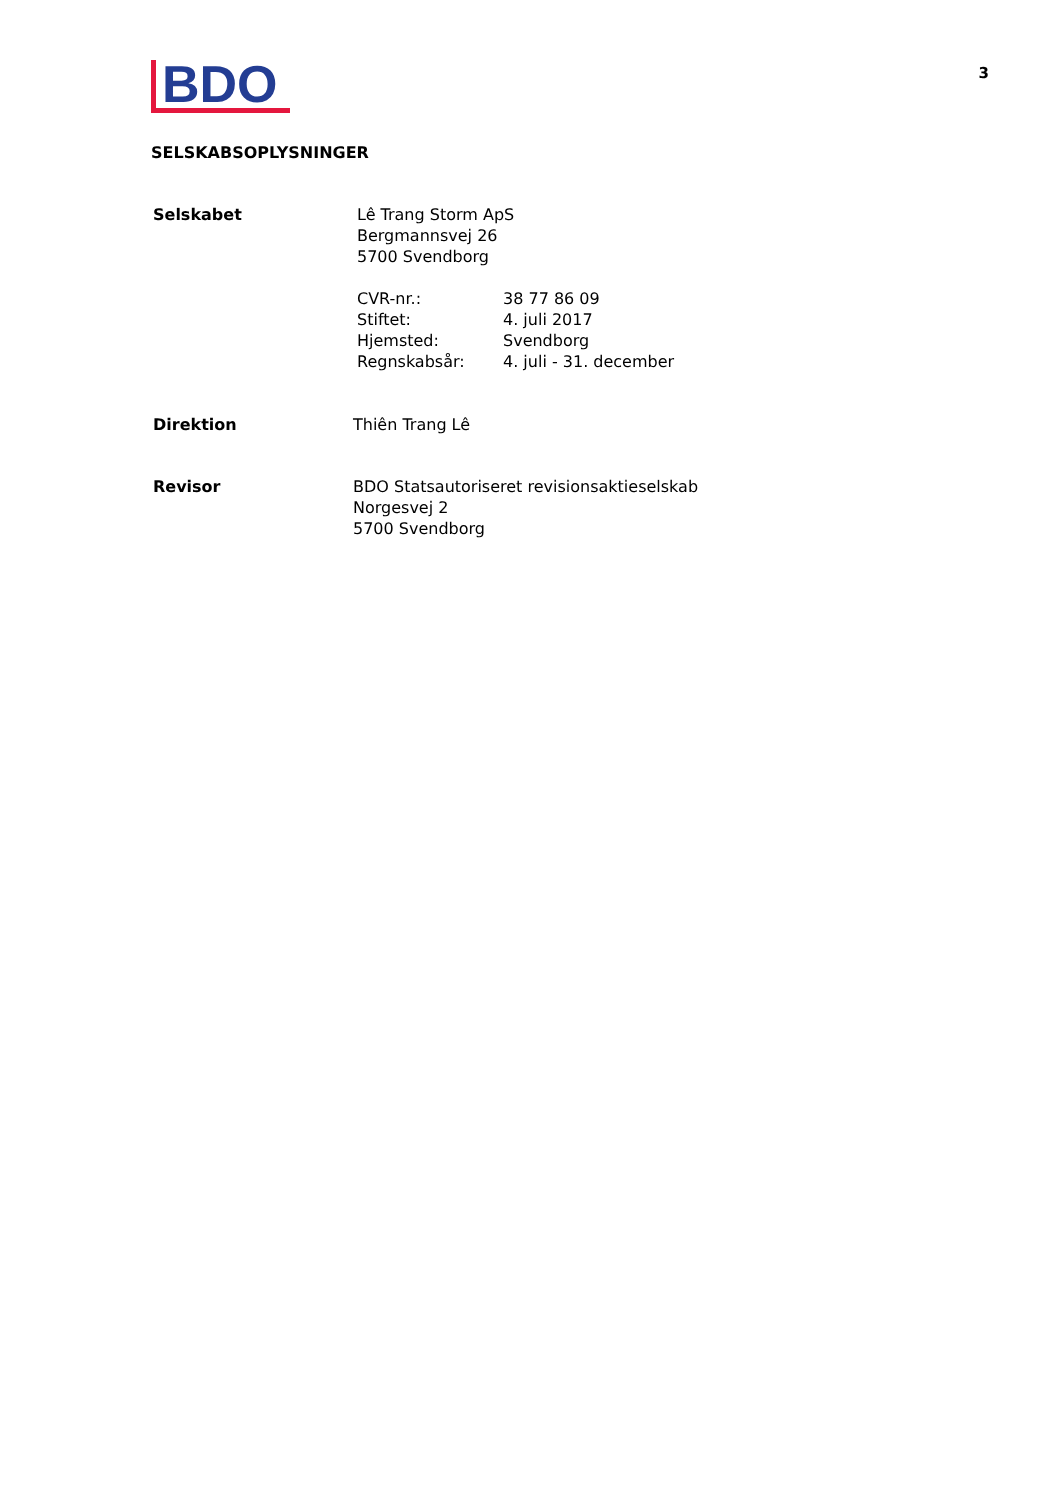BDO
3
SELSKABSOPLYSNINGER
| Selskabet | Lê Trang Storm ApS Bergmannsvej 26 5700 Svendborg / CVR-nr.: / 38 77 86 09 / / Stiftet: / 4. juli 2017 / / Hjemsted: / Svendborg / / Regnskabsår: / 4. juli - 31. december / |
| Direktion | Thiên Trang Lê |
| Revisor | BDO Statsautoriseret revisionsaktieselskab Norgesvej 2 5700 Svendborg |